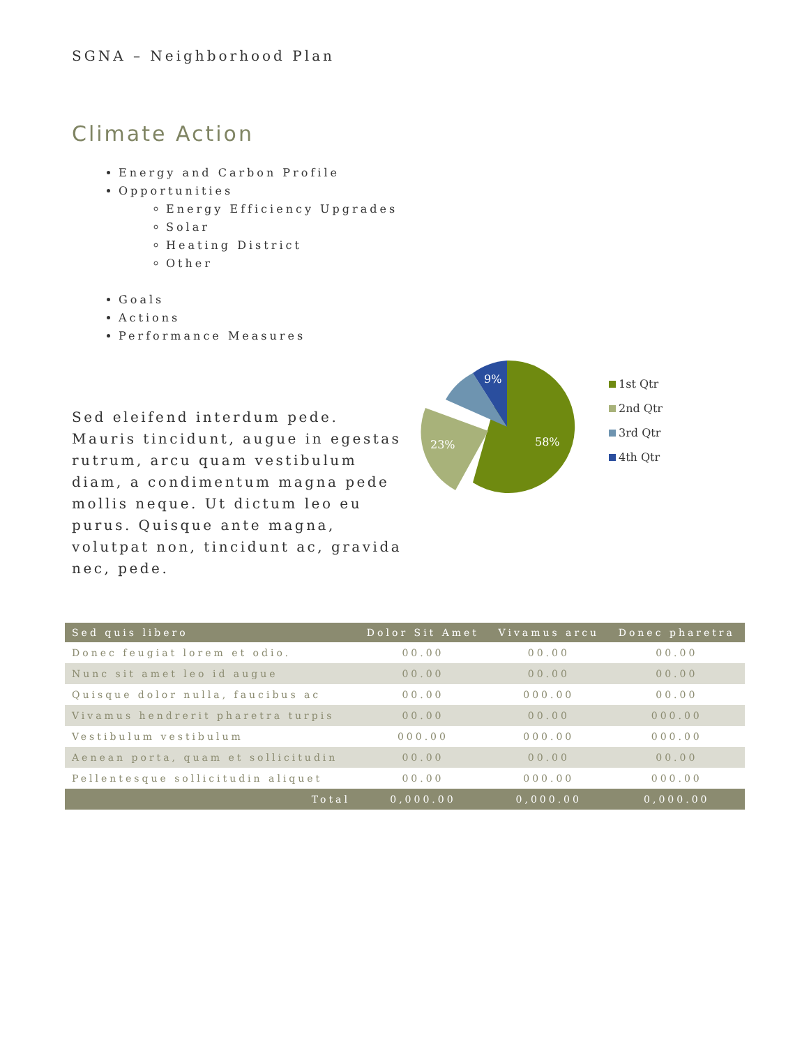SGNA – Neighborhood Plan
Climate Action
Energy and Carbon Profile
Opportunities
Energy Efficiency Upgrades
Solar
Heating District
Other
Goals
Actions
Performance Measures
Sed eleifend interdum pede. Mauris tincidunt, augue in egestas rutrum, arcu quam vestibulum diam, a condimentum magna pede mollis neque. Ut dictum leo eu purus. Quisque ante magna, volutpat non, tincidunt ac, gravida nec, pede.
58%
23%
9%
1st Qtr
2nd Qtr
3rd Qtr
4th Qtr
| Sed quis libero | Dolor Sit Amet | Vivamus arcu | Donec pharetra |
| --- | --- | --- | --- |
| Donec feugiat lorem et odio. | 00.00 | 00.00 | 00.00 |
| Nunc sit amet leo id augue | 00.00 | 00.00 | 00.00 |
| Quisque dolor nulla, faucibus ac | 00.00 | 000.00 | 00.00 |
| Vivamus hendrerit pharetra turpis | 00.00 | 00.00 | 000.00 |
| Vestibulum vestibulum | 000.00 | 000.00 | 000.00 |
| Aenean porta, quam et sollicitudin | 00.00 | 00.00 | 00.00 |
| Pellentesque sollicitudin aliquet | 00.00 | 000.00 | 000.00 |
| Total | 0,000.00 | 0,000.00 | 0,000.00 |